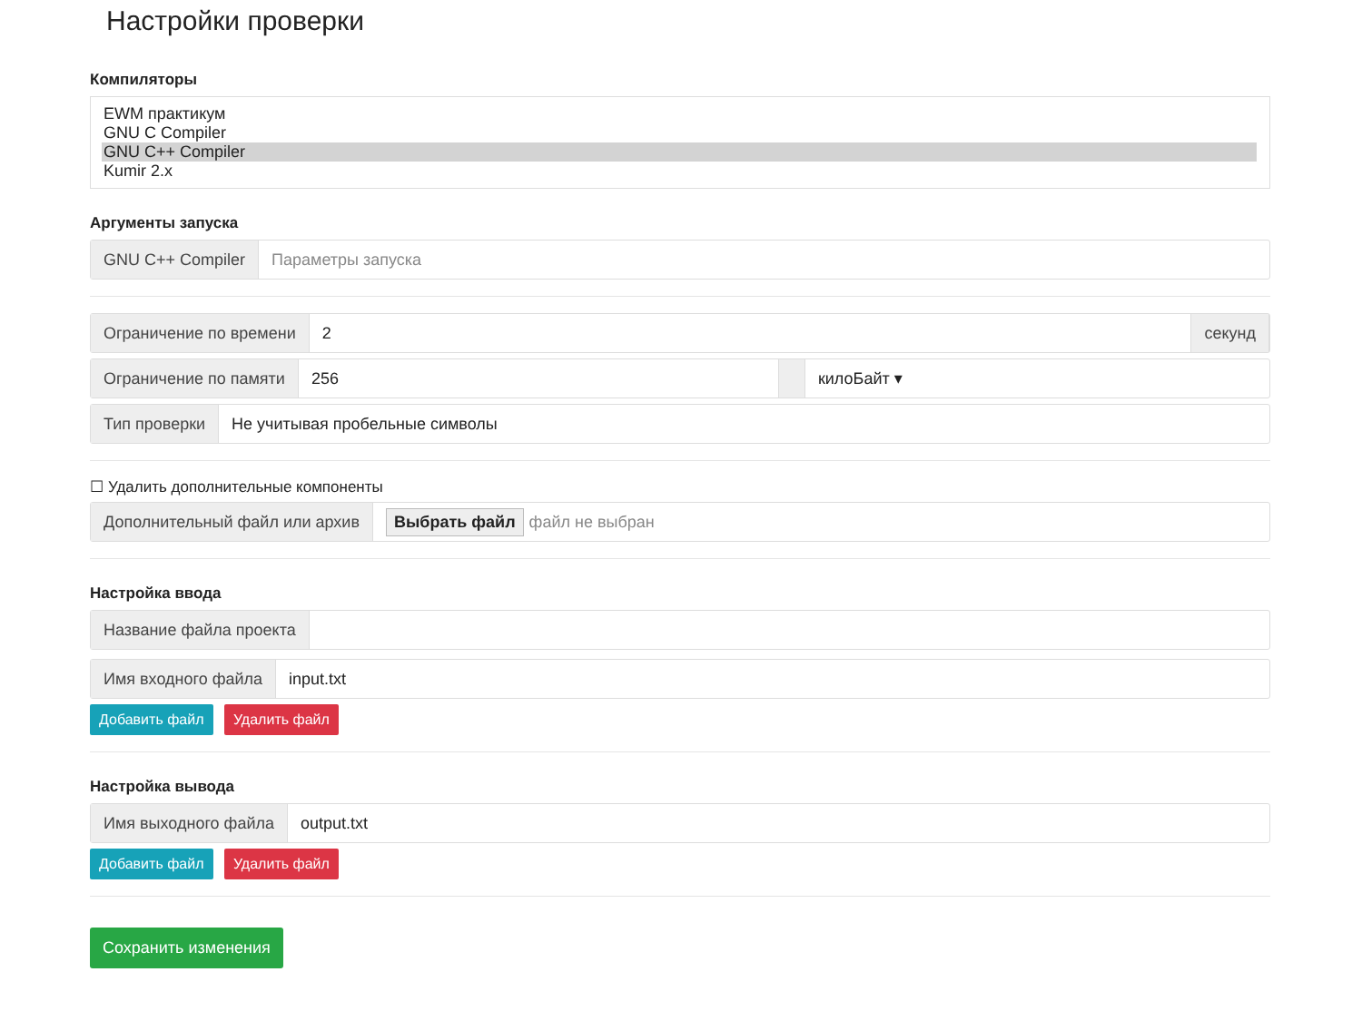Настройки проверки
Компиляторы
EWM практикум
GNU C Compiler
GNU C++ Compiler
Kumir 2.x
Аргументы запуска
GNU C++ Compiler Параметры запуска
Ограничение по времени 2 секунд
Ограничение по памяти 256 килоБайт ▾
Тип проверки Не учитывая пробельные символы
☐ Удалить дополнительные компоненты
Дополнительный файл или архив
Выбрать файл файл не выбран
Настройка ввода
Название файла проекта
Имя входного файла input.txt
Добавить файл Удалить файл
Настройка вывода
Имя выходного файла output.txt
Добавить файл Удалить файл
Сохранить изменения